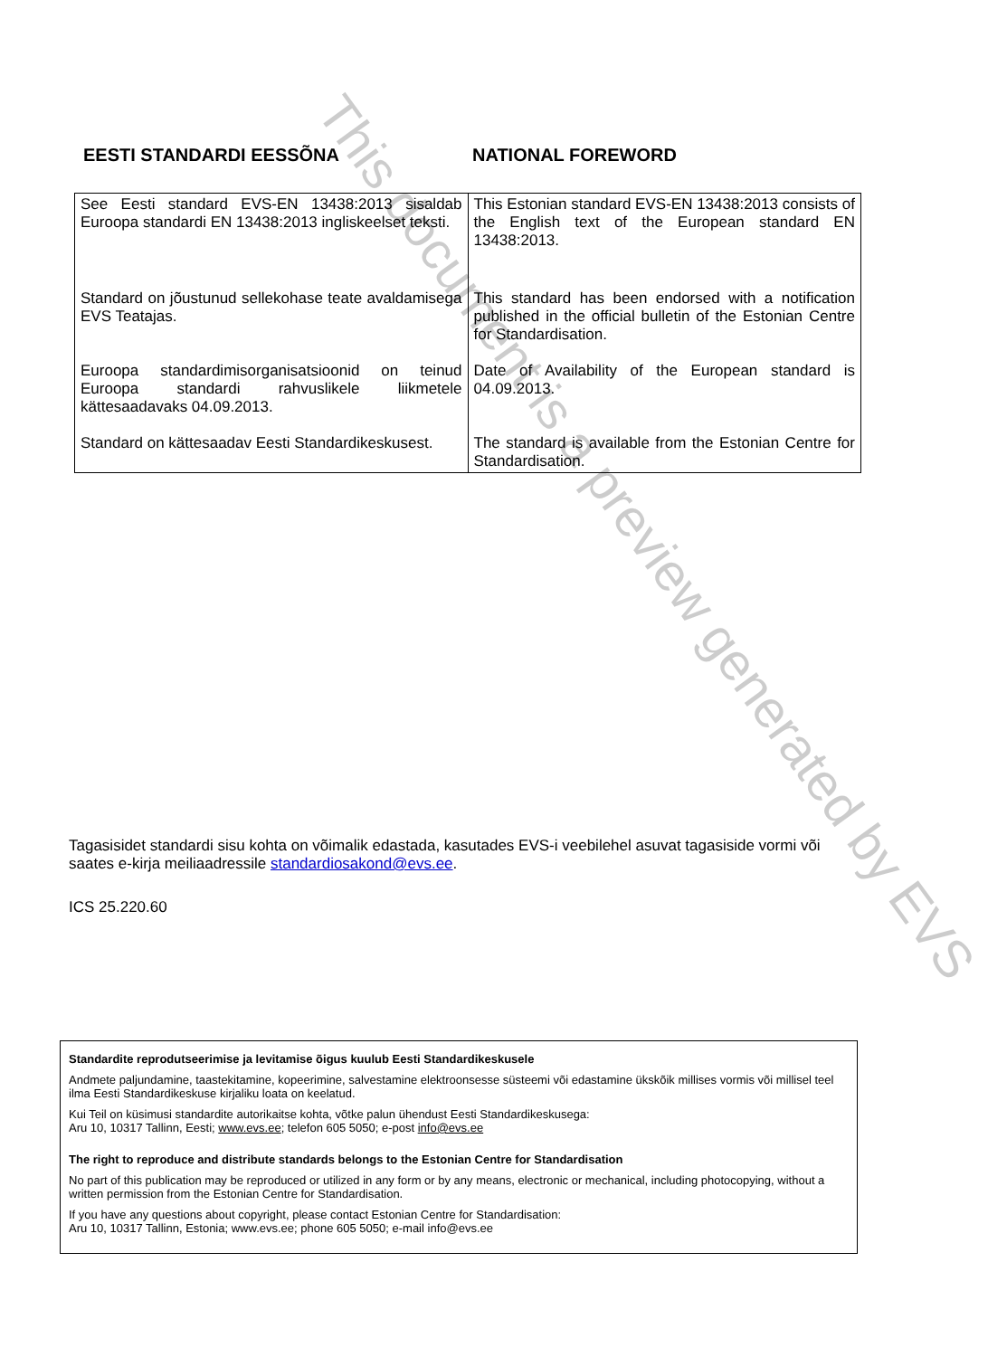EESTI STANDARDI EESSÕNA NATIONAL FOREWORD
| See Eesti standard EVS-EN 13438:2013 sisaldab Euroopa standardi EN 13438:2013 ingliskeelset teksti. | This Estonian standard EVS-EN 13438:2013 consists of the English text of the European standard EN 13438:2013. |
| Standard on jõustunud sellekohase teate avaldamisega EVS Teatajas. | This standard has been endorsed with a notification published in the official bulletin of the Estonian Centre for Standardisation. |
| Euroopa standardimisorganisatsioonid on teinud Euroopa standardi rahvuslikele liikmetele kättesaadavaks 04.09.2013. | Date of Availability of the European standard is 04.09.2013. |
| Standard on kättesaadav Eesti Standardikeskusest. | The standard is available from the Estonian Centre for Standardisation. |
Tagasisidet standardi sisu kohta on võimalik edastada, kasutades EVS-i veebilehel asuvat tagasiside vormi või saates e-kirja meiliaadressile standardiosakond@evs.ee.
ICS 25.220.60
Standardite reprodutseerimise ja levitamise õigus kuulub Eesti Standardikeskusele
Andmete paljundamine, taastekitamine, kopeerimine, salvestamine elektroonsesse süsteemi või edastamine ükskõik millises vormis või millisel teel ilma Eesti Standardikeskuse kirjaliku loata on keelatud.
Kui Teil on küsimusi standardite autorikaitse kohta, võtke palun ühendust Eesti Standardikeskusega:
Aru 10, 10317 Tallinn, Eesti; www.evs.ee; telefon 605 5050; e-post info@evs.ee
The right to reproduce and distribute standards belongs to the Estonian Centre for Standardisation
No part of this publication may be reproduced or utilized in any form or by any means, electronic or mechanical, including photocopying, without a written permission from the Estonian Centre for Standardisation.
If you have any questions about copyright, please contact Estonian Centre for Standardisation:
Aru 10, 10317 Tallinn, Estonia; www.evs.ee; phone 605 5050; e-mail info@evs.ee
This document is a preview generated by EVS